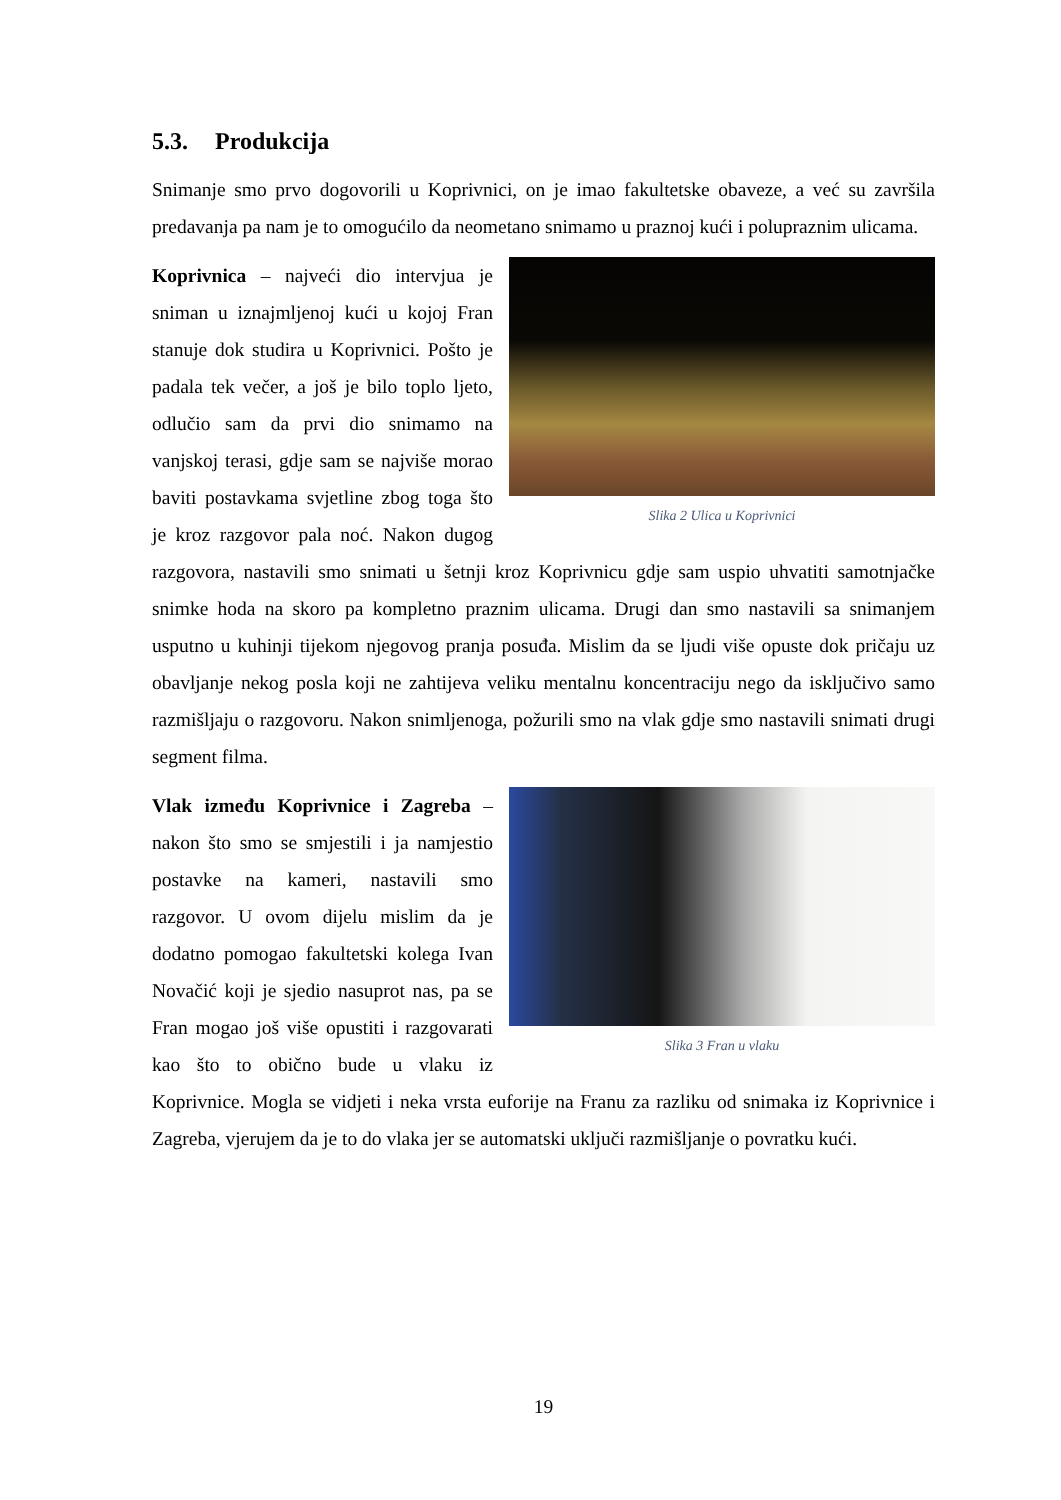5.3. Produkcija
Snimanje smo prvo dogovorili u Koprivnici, on je imao fakultetske obaveze, a već su završila predavanja pa nam je to omogućilo da neometano snimamo u praznoj kući i polupraznim ulicama.
Slika 2 Ulica u Koprivnici
Koprivnica – najveći dio intervjua je sniman u iznajmljenoj kući u kojoj Fran stanuje dok studira u Koprivnici. Pošto je padala tek večer, a još je bilo toplo ljeto, odlučio sam da prvi dio snimamo na vanjskoj terasi, gdje sam se najviše morao baviti postavkama svjetline zbog toga što je kroz razgovor pala noć. Nakon dugog razgovora, nastavili smo snimati u šetnji kroz Koprivnicu gdje sam uspio uhvatiti samotnjačke snimke hoda na skoro pa kompletno praznim ulicama. Drugi dan smo nastavili sa snimanjem usputno u kuhinji tijekom njegovog pranja posuđa. Mislim da se ljudi više opuste dok pričaju uz obavljanje nekog posla koji ne zahtijeva veliku mentalnu koncentraciju nego da isključivo samo razmišljaju o razgovoru. Nakon snimljenoga, požurili smo na vlak gdje smo nastavili snimati drugi segment filma.
Slika 3 Fran u vlaku
Vlak između Koprivnice i Zagreba – nakon što smo se smjestili i ja namjestio postavke na kameri, nastavili smo razgovor. U ovom dijelu mislim da je dodatno pomogao fakultetski kolega Ivan Novačić koji je sjedio nasuprot nas, pa se Fran mogao još više opustiti i razgovarati kao što to obično bude u vlaku iz Koprivnice. Mogla se vidjeti i neka vrsta euforije na Franu za razliku od snimaka iz Koprivnice i Zagreba, vjerujem da je to do vlaka jer se automatski uključi razmišljanje o povratku kući.
19